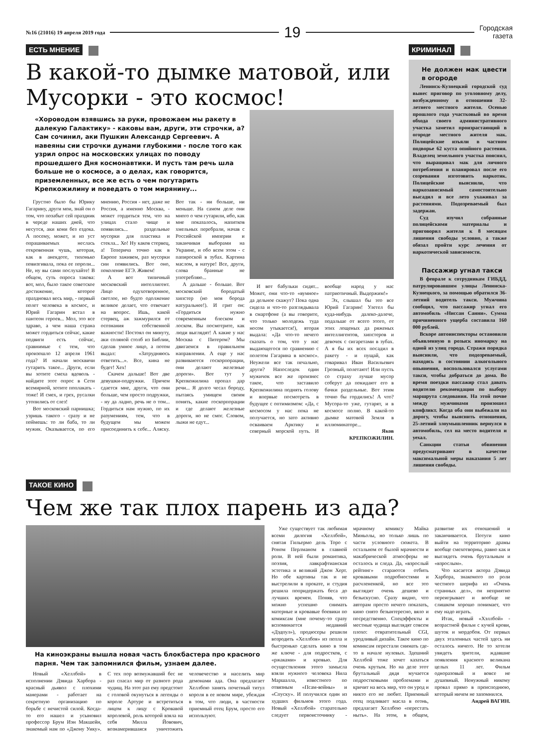№16 (21016) 19 апреля 2019 года 19 Городская
газета
ЕСТЬ МНЕНИЕ
В какой-то дымке матовой, или Мусорки - это космос!
«Хороводом взявшись за руки, провожаем мы ракету в далекую Галактику» - каковы вам, други, эти строчки, а? Сам сочинил, аки Пушкин Александр Сергеевич. А навеяны сии строчки думами глубокими - после того как узрил опрос на московских улицах по поводу прошедшего Дня космонавтики. И пусть там речь шла больше не о космосе, а о делах, как говорится, приземленных, все же есть о чем погутарить Крепкожилину и поведать о том мирянину...
Грустно было бы Юрику Гагарину, други мои, знай он о том, что позабыт сей праздник в череде наших дней, что несутся, аки кони без ездока. А посему, может, и из уст опрашиваемых неслась откровенная чушь, которая, как в анекдоте, тихонько повизгивала, пока ее пороли... Не, ну вы сами послухайте! В общем, суть опроса такова: вот, мол, было такое советское достижение, которое праздновал весь мир, - первый полет человека в космос, и Юрий Гагарин встал в пантеон героев... Мол, это все здраво, а чем наша страна может гордиться сейчас, какие подвиги есть сейчас, сравнимые с тем, что произошло 12 апреля 1961 года? И начали москвичи гутарить такое... Други, если вы хотите смеха вдоволь - найдите этот опрос в Сети всемирной, хотите поплакать - тоже! И смех, и грех, русалки утопились от слез!
Вот московский парнишка; узришь такого - сразу и не поймешь: то ли баба, то ли мужик. Оказывается, по его мнению, Россия - нет, даже не Россия, а именно Москва, - может гордиться тем, что на улицах стало чище и появились... раздельные мусорки для пластика и стекла... Хо! Ну каков стервец, а! Теперича точно как в Европе заживем, раз мусорки сии появились. Вот оно, поколение ЕГЭ. Живем!
А вот типичный московский интеллигент. Лицо одухотворенное, светлое, но будто одолжение великое делает, что отвечает на вопрос. Ишь, какой стервец, аж зажмурился от осознания собственной важности! Постоял он минуту, аки соляной столб из Библии, сделав умное лицо, а потом выдал: «Затрудняюсь ответить...». Все, кина не будет! Хех!
Скачем дальше! Вот две девушки-подружки. Причем сдается мне, други, что они больше, чем просто подружки, - ну да ладно, речь не о том... Гордиться нам нужно, по их разумениям, тем, что в будущем мы можем присоединить к себе... Аляску. Вот так - ни больше, ни меньше. На самом деле они много о чем гутарили, ибо, как мне показалось, напитков хмельных перебрали, начав с Российской империи и заканчивая выборами на Украине, и обо всем этом - с папироской в зубах. Картина маслом, в натуре! Все, други, слова бранные не употребляю...
А дальше - больше. Вот московский бородатый хипстер (но моя борода натуральнее!). И грит он: «Гордиться нужно современным блеском и лоском. Вы посмотрите, как люди выглядят! А какие у нас Москва с Питером? Мы двигаемся в правильном направлении. А еще у нас развиваются госкорпорации, они делают железные дороги». Вот тут у Крепкожилина пропал дар речи... Я долго чесал бороду, пытаясь умищем своим понять, какие госкорпорации и где делают железные дороги, но не смог. Словом, лыжи не едут...
И вот бабульки сидят... Может, они что-то «вумное» да дельное скажут? Пока одна сидела и что-то разглядывала в смартфоне (а вы говорите, что только молодежь туда носом утыкается!), вторая выдала: «Да что-то нечего сказать о том, что у нас выдающегося по сравнению с полетом Гагарина в космос». Неужели все так печально, други? Напоследок один мужичок все же произнес такое, что заставило Крепкожилина поднять голову и впервые посмотреть в будущее с оптимизмом: «Да, с космосом у нас пока не получается, но зато активно осваиваем Арктику и северный морской путь. И вообще народ у нас патриотичный. Выдержим!»
Эх, слышал бы это все Юрий Гагарин! Улетел бы куда-нибудь далеко-далече, подальше от всего этого, от этих лощеных да ряженых интеллигентов, хипстеров и девочек с сигаретами в зубах. А я бы их всех посадил в ракету - и пущай, как говаривал Иван Васильевич Грозный, полетают! Или пусть со страху лучше мусор соберут да покидают его в бачки раздельные. Вот этим точно бы гордились! А что? Мусора-то уже, гутарят, и в космосе полно. В какой-то дымке матовой Земля в иллюминаторе...
Яков
КРЕПКОЖИЛИН.
КРИМИНАЛ
Не должен мак цвести в огороде
Ленинск-Кузнецкий городской суд вынес приговор по уголовному делу, возбужденному в отношении 32-летнего местного жителя. Осенью прошлого года участковый во время обхода своего административного участка заметил произрастающий в огороде местного жителя мак. Полицейские изъяли в частном подворье 62 куста опийного растения. Владелец земельного участка пояснил, что выращивал мак для личного потребления и планировал после его созревания изготовить наркотик. Полицейские выяснили, что наркозависимый самостоятельно высадил и все лето ухаживал за растениями. Подозреваемый был задержан.
Суд изучил собранные полицейскими материалы и приговорил жителя к 8 месяцам лишения свободы условно, а также обязал пройти курс лечения от наркотической зависимости.
Пассажир угнал такси
В феврале к сотрудникам ГИБДД, патрулировавшим улицы Ленинска-Кузнецкого, за помощью обратился 36-летний водитель такси. Мужчина сообщил, что пассажир угнал его автомобиль «Ниссан Санни». Сумма причиненного ущерба составила 160 000 рублей.
Вскоре автоинспекторы остановили объявленную в розыск иномарку на одной из улиц города. Стражи порядка выяснили, что подозреваемый, находясь в состоянии алкогольного опьянения, воспользовался услугами такси, чтобы добраться до дома. Во время поездки пассажир стал давать водителю рекомендации по выбору маршрута следования. На этой почве между мужчинами произошел конфликт. Когда оба они выбежали на дорогу, чтобы выяснить отношения, 25-летний злоумышленник вернулся в автомобиль, сел на место водителя и уехал.
Санкции статьи обвинения предусматривают в качестве максимальной меры наказания 5 лет лишения свободы.
ТАКОЕ КИНО
Чем же так плох парень из ада?
На киноэкраны вышла новая часть блокбастера про красного парня. Чем так запомнился фильм, узнаем далее.
Новый «Хеллбой» в исполнении Дэвида Харбора - красный дьявол с плохими манерами - работает на секретную организацию по борьбе с нечистой силой. Когда-то его нашел и усыновил профессор Брум Иэн Макшейн, знакомый нам по «Джону Уику». С тех пор возмужавший бес не раз спасал мир от разного рода чудищ. На этот раз ему предстоит с головой окунуться в легенды о короле Артуре и встретиться лицом к лицу с Кровавой королевой, роль которой взяла на себя Милла Йовович, вознамерившаяся уничтожить человечество и населить мир демонами ада. Она предлагает Хеллбою занять почетный титул короля в ее новом мире, убеждая в том, что люди, в частности приемный отец Брум, просто его используют.
Уже существует так любимая всеми дилогия «Хеллбой», снятая Гильермо дель Торо с Роном Перлманом в главной роли. В ней были романтика, поэзия, лавкрафтианская эстетика и великий Джон Херт. Но обе картины так и не выстрелили в прокате, и студия решила попридержать беса до лучших времен. Поняв, что можно успешно снимать матерные и кровавые боевики по комиксам (мне почему-то сразу вспоминается недавний «Дэдпул»), продюсеры решили возродить «Хеллбоя» из пепла и быстренько сделать кино в том же ключе - для подростков, с «ржаками» и кровью. Для осуществления этого замысла взяли нужного человека Нила Маршалла, известного по отвязным «Псам-войны» и «Спуску». И получился один из худших фильмов этого года. Новый «Хеллбой» старательно следует первоисточнику - мрачному комиксу Майка Миньолы, но только лишь по части условного сюжета. В остальном от былой мрачности и макабрической атмосферы не осталось и следа. Да, «взрослый рейтинг» стараются отбить кровавыми подробностями и расчлененкой, но все это выглядит очень дешево и безыскусно. Сразу видно, что авторам просто нечего показать, кино снято безынтересно, вяло и посредственно. Спецэффекты и местные чудища выглядят совсем плохо: отвратительный CGI, уродливый дизайн. Такое кино по комиксам перестали снимать где-то в начале нулевых. Здешний Хеллбой тоже хочет казаться очень крутым. Но на деле этот брутальный дядя мучается подростковыми проблемами и кричит на весь мир, что он урод и никто его не любит. Приемный отец подливает масла в огонь, предлагает Хеллбою «перестать ныть». На этом, в общем, развитие их отношений и заканчивается. Потуги кино выйти на территорию драмы вообще смехотворны, равно как и выглядеть очень брутальным и «взрослым».
Что касается актера Дэвида Харбора, знакомого по роли честного шерифа из «Очень странных дел», он неприятно переигрывает и вообще не слишком хорошо понимает, что ему надо играть.
Итак, новый «Хэллбой» - возрастной фильм с кучей крови, шуток и мордобоя. От первых двух эталонных частей здесь ни осталось ничего. Не то хотели увидеть зрители, ждавшие появления красного великана целых 11 лет. Фильм одноразовый и вовсе не душевный. Ненужный никому провал прямо в преисподнюю, который ничем не запомнился.
Андрей ВАГИН.